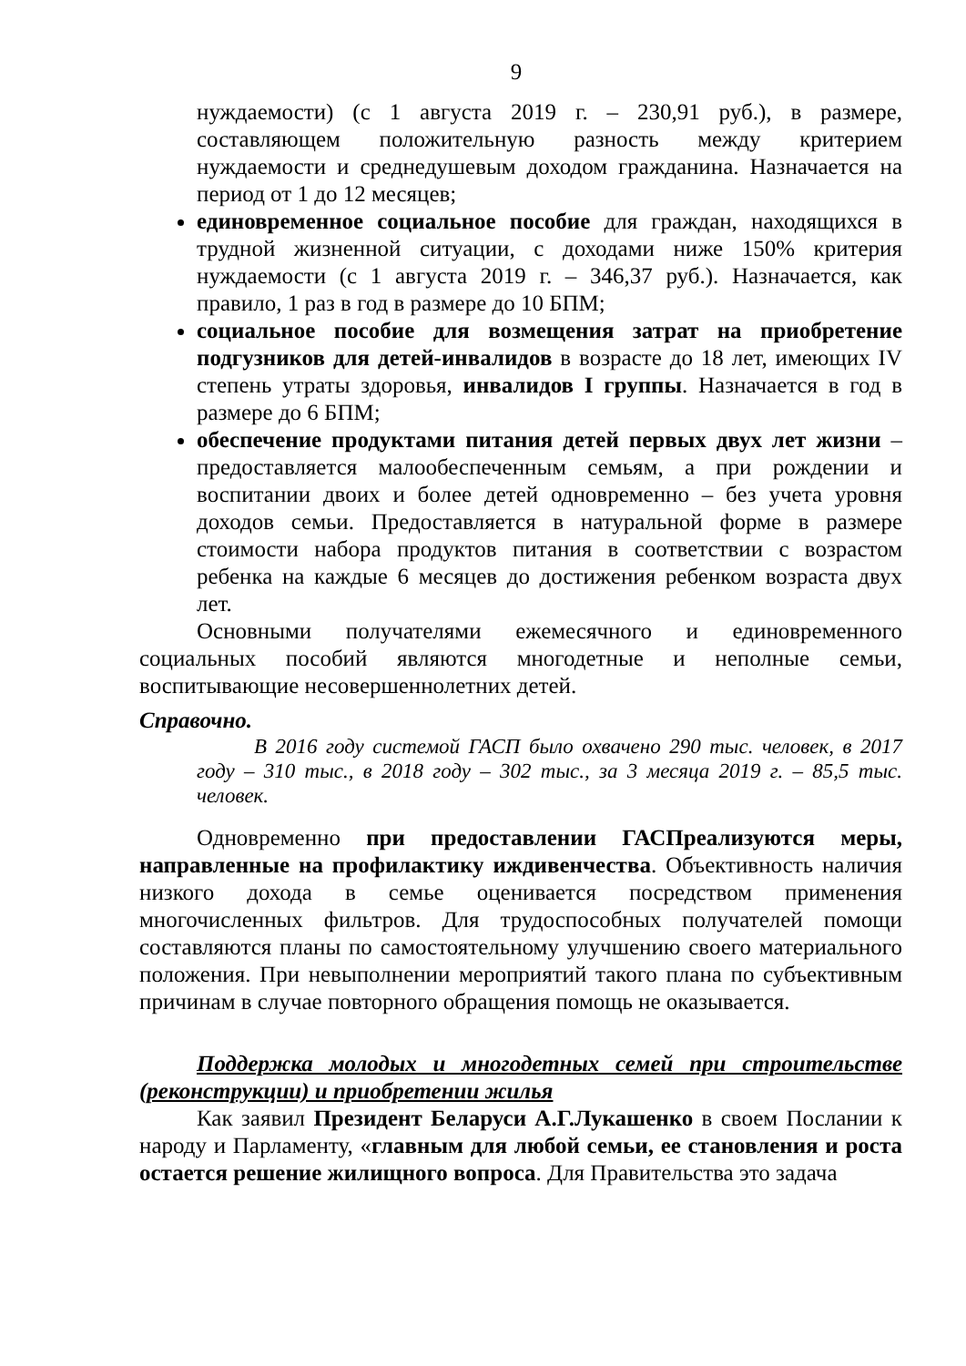9
нуждаемости) (с 1 августа 2019 г. – 230,91 руб.), в размере, составляющем положительную разность между критерием нуждаемости и среднедушевым доходом гражданина. Назначается на период от 1 до 12 месяцев;
единовременное социальное пособие для граждан, находящихся в трудной жизненной ситуации, с доходами ниже 150% критерия нуждаемости (с 1 августа 2019 г. – 346,37 руб.). Назначается, как правило, 1 раз в год в размере до 10 БПМ;
социальное пособие для возмещения затрат на приобретение подгузников для детей-инвалидов в возрасте до 18 лет, имеющих IV степень утраты здоровья, инвалидов I группы. Назначается в год в размере до 6 БПМ;
обеспечение продуктами питания детей первых двух лет жизни – предоставляется малообеспеченным семьям, а при рождении и воспитании двоих и более детей одновременно – без учета уровня доходов семьи. Предоставляется в натуральной форме в размере стоимости набора продуктов питания в соответствии с возрастом ребенка на каждые 6 месяцев до достижения ребенком возраста двух лет.
Основными получателями ежемесячного и единовременного социальных пособий являются многодетные и неполные семьи, воспитывающие несовершеннолетних детей.
Справочно.
В 2016 году системой ГАСП было охвачено 290 тыс. человек, в 2017 году – 310 тыс., в 2018 году – 302 тыс., за 3 месяца 2019 г. – 85,5 тыс. человек.
Одновременно при предоставлении ГАСПреализуются меры, направленные на профилактику иждивенчества. Объективность наличия низкого дохода в семье оценивается посредством применения многочисленных фильтров. Для трудоспособных получателей помощи составляются планы по самостоятельному улучшению своего материального положения. При невыполнении мероприятий такого плана по субъективным причинам в случае повторного обращения помощь не оказывается.
Поддержка молодых и многодетных семей при строительстве (реконструкции) и приобретении жилья
Как заявил Президент Беларуси А.Г.Лукашенко в своем Послании к народу и Парламенту, «главным для любой семьи, ее становления и роста остается решение жилищного вопроса. Для Правительства это задача